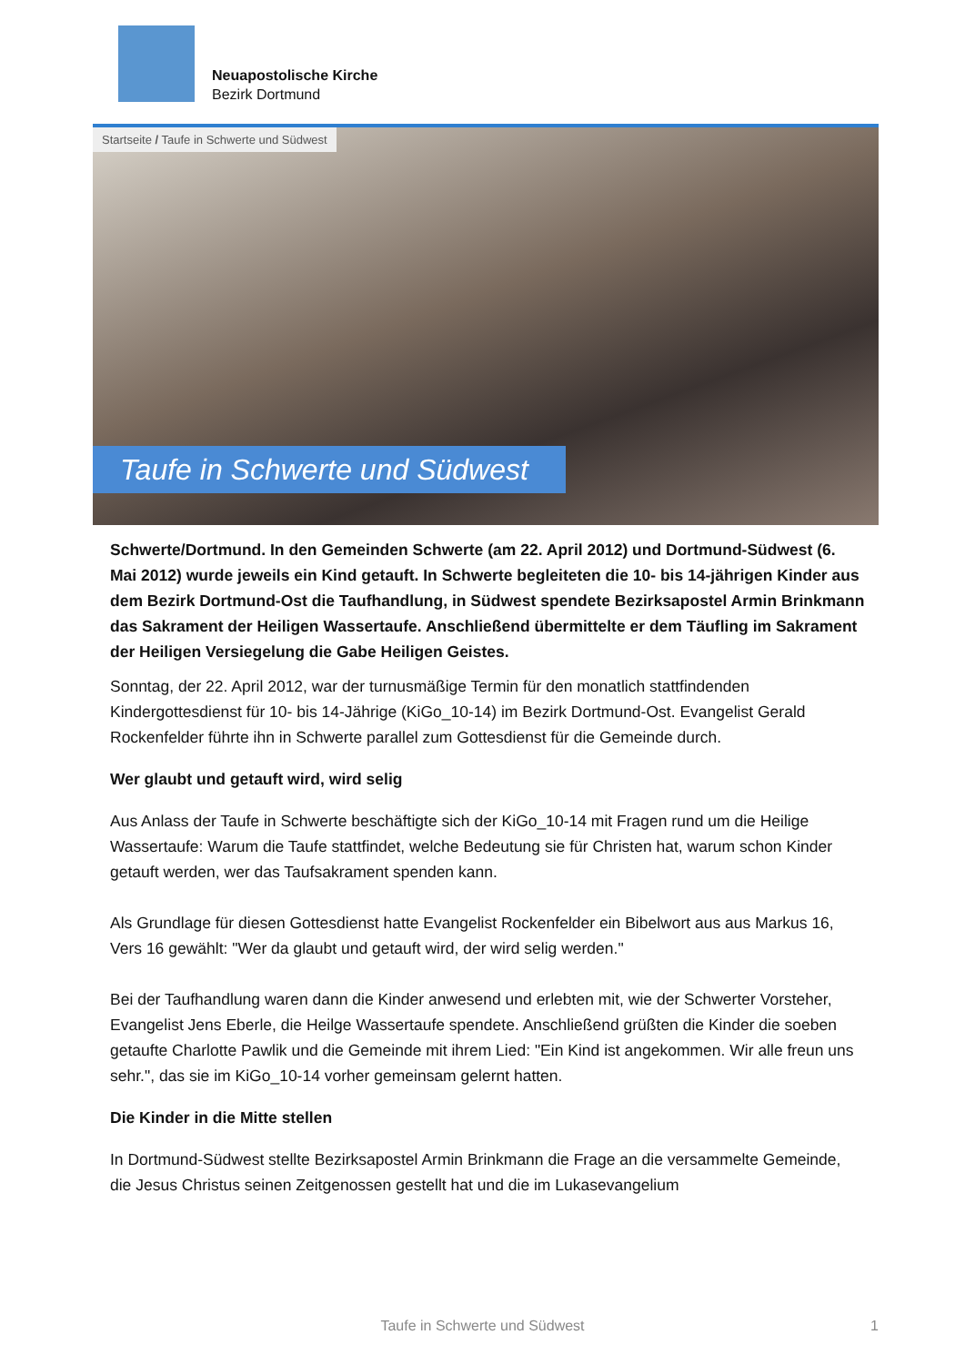Neuapostolische Kirche
Bezirk Dortmund
Startseite / Taufe in Schwerte und Südwest
Taufe in Schwerte und Südwest
Schwerte/Dortmund. In den Gemeinden Schwerte (am 22. April 2012) und Dortmund-Südwest (6. Mai 2012) wurde jeweils ein Kind getauft. In Schwerte begleiteten die 10- bis 14-jährigen Kinder aus dem Bezirk Dortmund-Ost die Taufhandlung, in Südwest spendete Bezirksapostel Armin Brinkmann das Sakrament der Heiligen Wassertaufe. Anschließend übermittelte er dem Täufling im Sakrament der Heiligen Versiegelung die Gabe Heiligen Geistes.
Sonntag, der 22. April 2012, war der turnusmäßige Termin für den monatlich stattfindenden Kindergottesdienst für 10- bis 14-Jährige (KiGo_10-14) im Bezirk Dortmund-Ost. Evangelist Gerald Rockenfelder führte ihn in Schwerte parallel zum Gottesdienst für die Gemeinde durch.
Wer glaubt und getauft wird, wird selig
Aus Anlass der Taufe in Schwerte beschäftigte sich der KiGo_10-14 mit Fragen rund um die Heilige Wassertaufe: Warum die Taufe stattfindet, welche Bedeutung sie für Christen hat, warum schon Kinder getauft werden, wer das Taufsakrament spenden kann.
Als Grundlage für diesen Gottesdienst hatte Evangelist Rockenfelder ein Bibelwort aus aus Markus 16, Vers 16 gewählt: "Wer da glaubt und getauft wird, der wird selig werden."
Bei der Taufhandlung waren dann die Kinder anwesend und erlebten mit, wie der Schwerter Vorsteher, Evangelist Jens Eberle, die Heilge Wassertaufe spendete. Anschließend grüßten die Kinder die soeben getaufte Charlotte Pawlik und die Gemeinde mit ihrem Lied: "Ein Kind ist angekommen. Wir alle freun uns sehr.", das sie im KiGo_10-14 vorher gemeinsam gelernt hatten.
Die Kinder in die Mitte stellen
In Dortmund-Südwest stellte Bezirksapostel Armin Brinkmann die Frage an die versammelte Gemeinde, die Jesus Christus seinen Zeitgenossen gestellt hat und die im Lukasevangelium
Taufe in Schwerte und Südwest 1